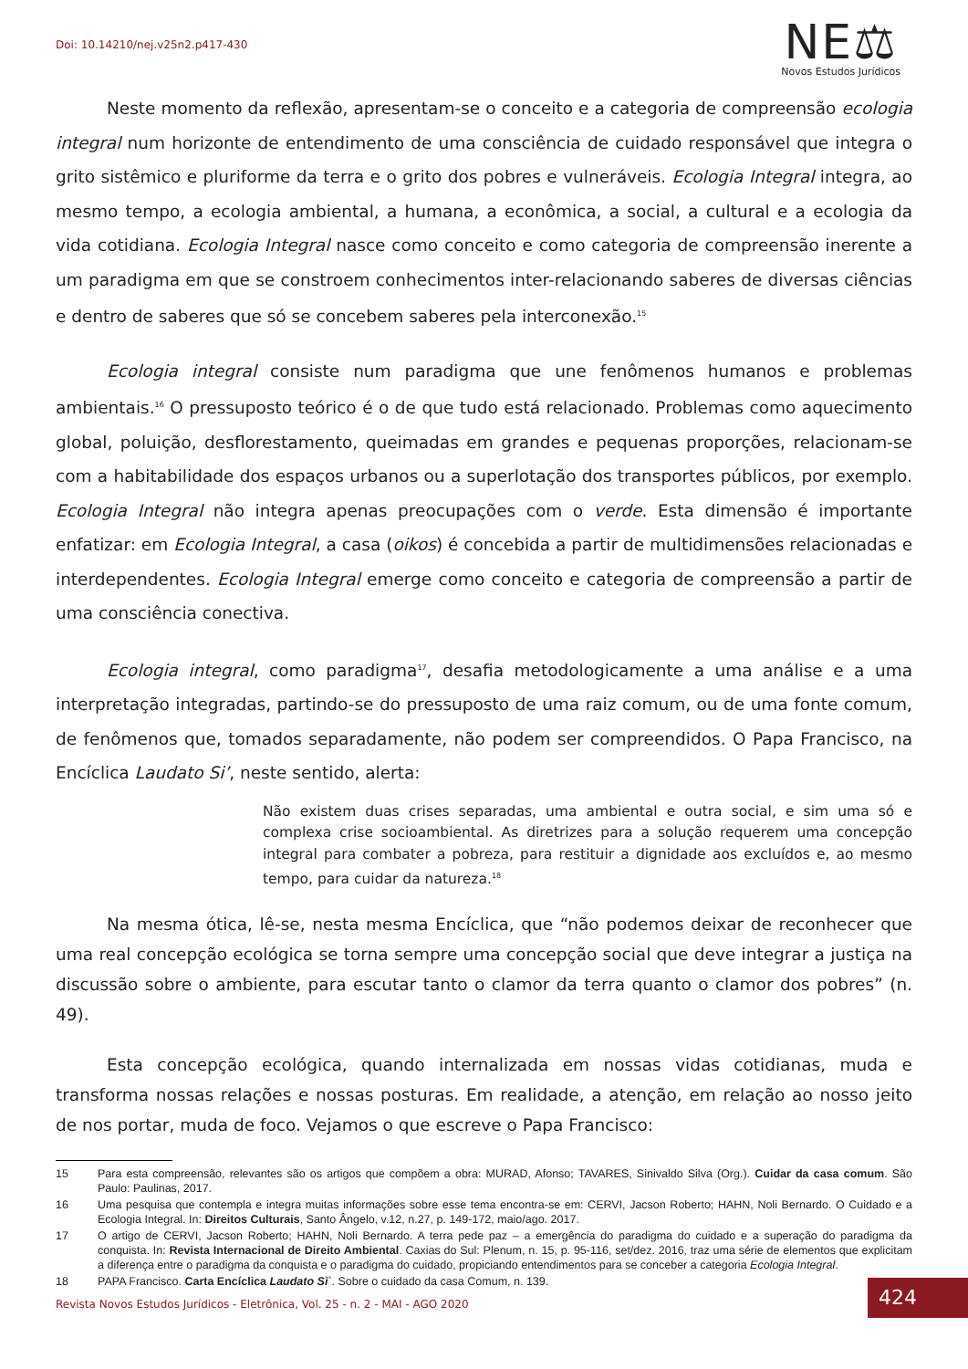Doi: 10.14210/nej.v25n2.p417-430
NE⚖
Novos Estudos Jurídicos
Neste momento da reflexão, apresentam-se o conceito e a categoria de compreensão ecologia integral num horizonte de entendimento de uma consciência de cuidado responsável que integra o grito sistêmico e pluriforme da terra e o grito dos pobres e vulneráveis. Ecologia Integral integra, ao mesmo tempo, a ecologia ambiental, a humana, a econômica, a social, a cultural e a ecologia da vida cotidiana. Ecologia Integral nasce como conceito e como categoria de compreensão inerente a um paradigma em que se constroem conhecimentos inter-relacionando saberes de diversas ciências e dentro de saberes que só se concebem saberes pela interconexão.<sup>15</sup>
Ecologia integral consiste num paradigma que une fenômenos humanos e problemas ambientais.<sup>16</sup> O pressuposto teórico é o de que tudo está relacionado. Problemas como aquecimento global, poluição, desflorestamento, queimadas em grandes e pequenas proporções, relacionam-se com a habitabilidade dos espaços urbanos ou a superlotação dos transportes públicos, por exemplo. Ecologia Integral não integra apenas preocupações com o verde. Esta dimensão é importante enfatizar: em Ecologia Integral, a casa (oikos) é concebida a partir de multidimensões relacionadas e interdependentes. Ecologia Integral emerge como conceito e categoria de compreensão a partir de uma consciência conectiva.
Ecologia integral, como paradigma<sup>17</sup>, desafia metodologicamente a uma análise e a uma interpretação integradas, partindo-se do pressuposto de uma raiz comum, ou de uma fonte comum, de fenômenos que, tomados separadamente, não podem ser compreendidos. O Papa Francisco, na Encíclica Laudato Si’, neste sentido, alerta:
Não existem duas crises separadas, uma ambiental e outra social, e sim uma só e complexa crise socioambiental. As diretrizes para a solução requerem uma concepção integral para combater a pobreza, para restituir a dignidade aos excluídos e, ao mesmo tempo, para cuidar da natureza.<sup>18</sup>
Na mesma ótica, lê-se, nesta mesma Encíclica, que “não podemos deixar de reconhecer que uma real concepção ecológica se torna sempre uma concepção social que deve integrar a justiça na discussão sobre o ambiente, para escutar tanto o clamor da terra quanto o clamor dos pobres” (n. 49).
Esta concepção ecológica, quando internalizada em nossas vidas cotidianas, muda e transforma nossas relações e nossas posturas. Em realidade, a atenção, em relação ao nosso jeito de nos portar, muda de foco. Vejamos o que escreve o Papa Francisco:
15 Para esta compreensão, relevantes são os artigos que compõem a obra: MURAD, Afonso; TAVARES, Sinivaldo Silva (Org.). Cuidar da casa comum. São Paulo: Paulinas, 2017.
16 Uma pesquisa que contempla e integra muitas informações sobre esse tema encontra-se em: CERVI, Jacson Roberto; HAHN, Noli Bernardo. O Cuidado e a Ecologia Integral. In: Direitos Culturais, Santo Ângelo, v.12, n.27, p. 149-172, maio/ago. 2017.
17 O artigo de CERVI, Jacson Roberto; HAHN, Noli Bernardo. A terra pede paz – a emergência do paradigma do cuidado e a superação do paradigma da conquista. In: Revista Internacional de Direito Ambiental. Caxias do Sul: Plenum, n. 15, p. 95-116, set/dez. 2016, traz uma série de elementos que explicitam a diferença entre o paradigma da conquista e o paradigma do cuidado, propiciando entendimentos para se conceber a categoria Ecologia Integral.
18 PAPA Francisco. Carta Encíclica Laudato Sì`. Sobre o cuidado da casa Comum, n. 139.
Revista Novos Estudos Jurídicos - Eletrônica, Vol. 25 - n. 2 - MAI - AGO 2020
424